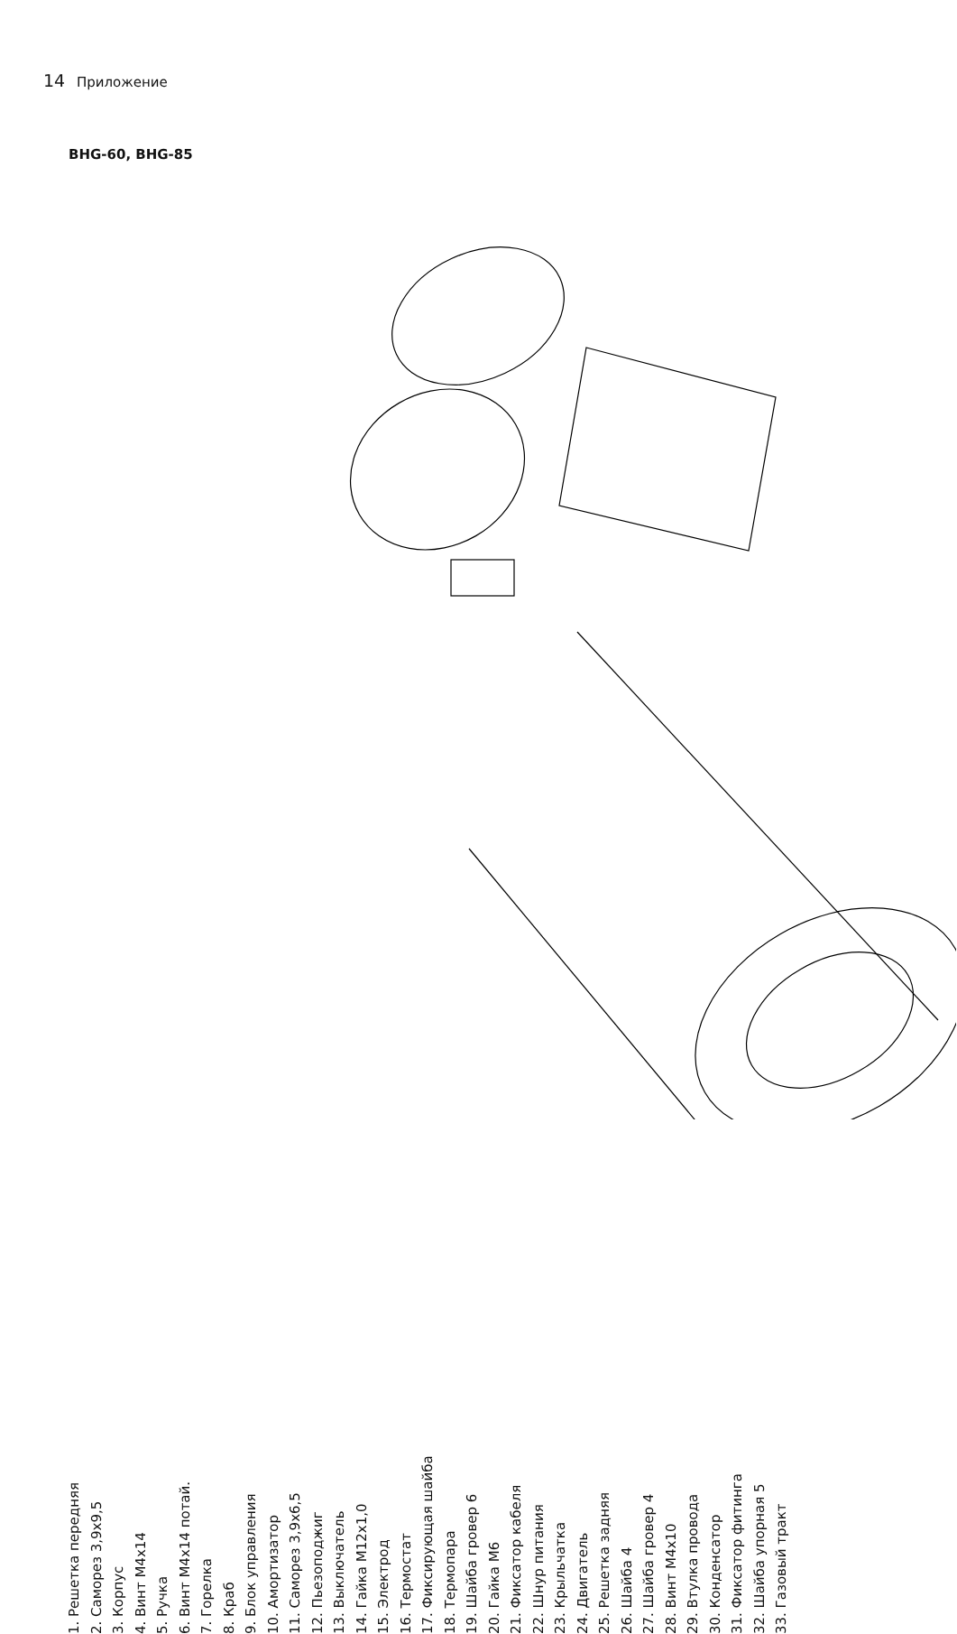14 Приложение
BHG-60, BHG-85
1. Решетка передняя
2. Саморез 3,9x9,5
3. Корпус
4. Винт М4x14
5. Ручка
6. Винт М4x14 потай.
7. Горелка
8. Краб
9. Блок управления
10. Амортизатор
11. Саморез 3,9x6,5
12. Пьезоподжиг
13. Выключатель
14. Гайка М12x1,0
15. Электрод
16. Термостат
17. Фиксирующая шайба
18. Термопара
19. Шайба гровер 6
20. Гайка М6
21. Фиксатор кабеля
22. Шнур питания
23. Крыльчатка
24. Двигатель
25. Решетка задняя
26. Шайба 4
27. Шайба гровер 4
28. Винт М4x10
29. Втулка провода
30. Конденсатор
31. Фиксатор фитинга
32. Шайба упорная 5
33. Газовый тракт